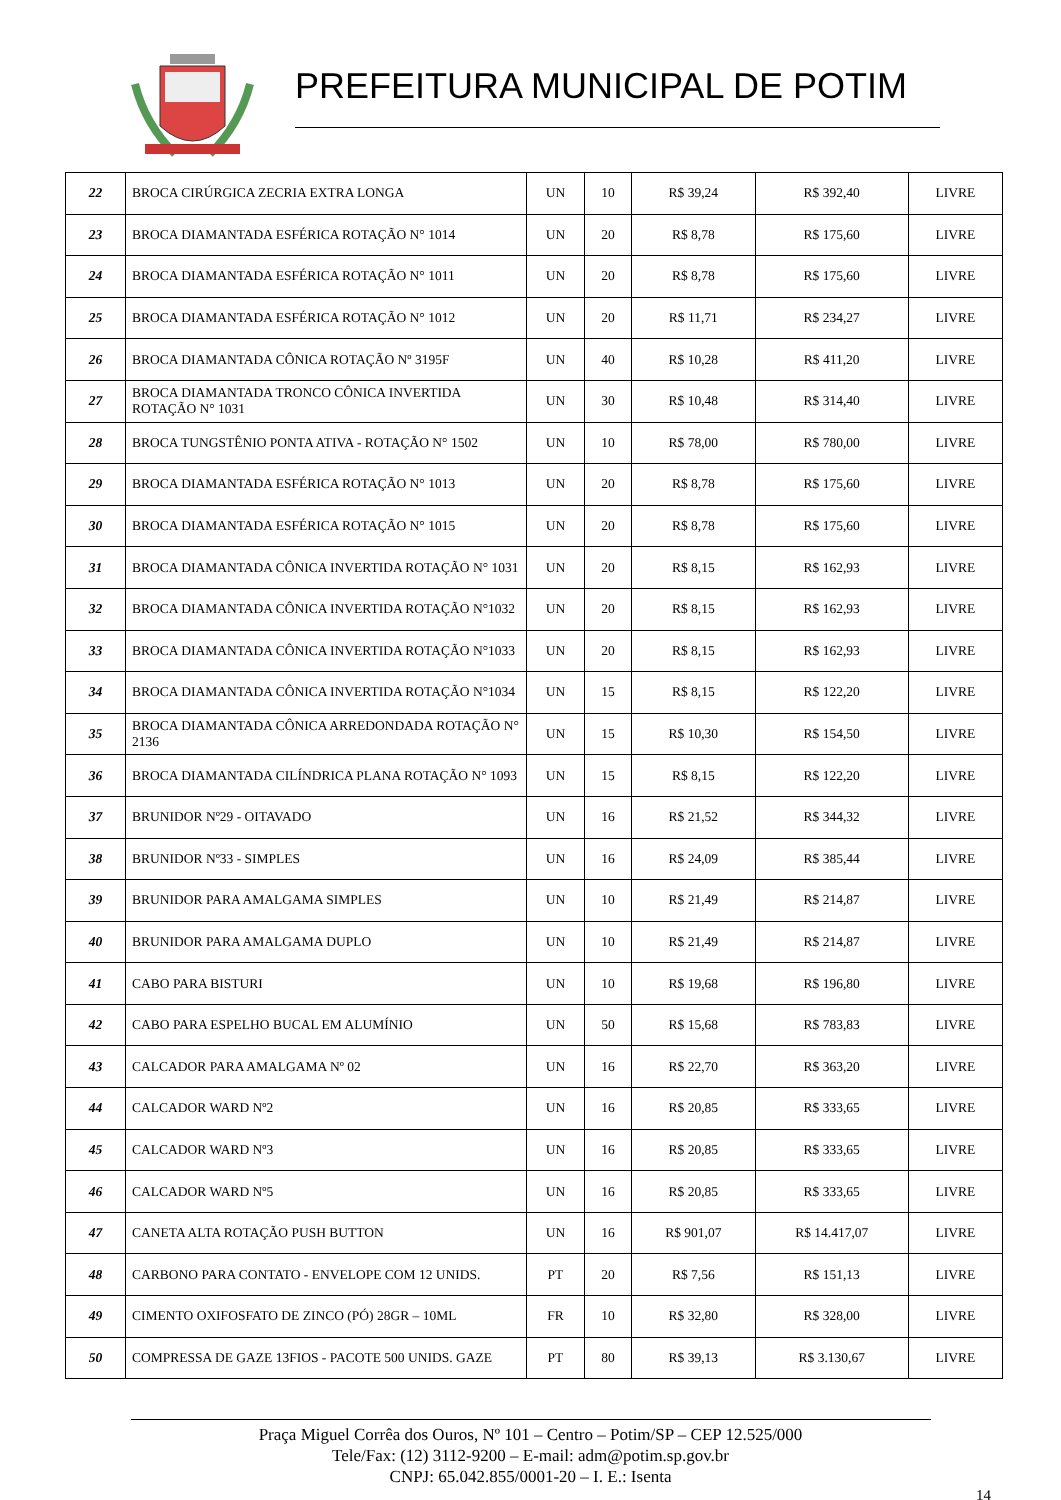PREFEITURA MUNICIPAL DE POTIM
| 22 | BROCA CIRÚRGICA ZECRIA EXTRA LONGA | UN | 10 | R$ 39,24 | R$ 392,40 | LIVRE |
| 23 | BROCA DIAMANTADA ESFÉRICA ROTAÇÃO N° 1014 | UN | 20 | R$ 8,78 | R$ 175,60 | LIVRE |
| 24 | BROCA DIAMANTADA ESFÉRICA ROTAÇÃO N° 1011 | UN | 20 | R$ 8,78 | R$ 175,60 | LIVRE |
| 25 | BROCA DIAMANTADA ESFÉRICA ROTAÇÃO N° 1012 | UN | 20 | R$ 11,71 | R$ 234,27 | LIVRE |
| 26 | BROCA DIAMANTADA CÔNICA ROTAÇÃO Nº 3195F | UN | 40 | R$ 10,28 | R$ 411,20 | LIVRE |
| 27 | BROCA DIAMANTADA TRONCO CÔNICA INVERTIDA ROTAÇÃO N° 1031 | UN | 30 | R$ 10,48 | R$ 314,40 | LIVRE |
| 28 | BROCA TUNGSTÊNIO PONTA ATIVA - ROTAÇÃO N° 1502 | UN | 10 | R$ 78,00 | R$ 780,00 | LIVRE |
| 29 | BROCA DIAMANTADA ESFÉRICA ROTAÇÃO N° 1013 | UN | 20 | R$ 8,78 | R$ 175,60 | LIVRE |
| 30 | BROCA DIAMANTADA ESFÉRICA ROTAÇÃO N° 1015 | UN | 20 | R$ 8,78 | R$ 175,60 | LIVRE |
| 31 | BROCA DIAMANTADA CÔNICA INVERTIDA ROTAÇÃO N° 1031 | UN | 20 | R$ 8,15 | R$ 162,93 | LIVRE |
| 32 | BROCA DIAMANTADA CÔNICA INVERTIDA ROTAÇÃO N°1032 | UN | 20 | R$ 8,15 | R$ 162,93 | LIVRE |
| 33 | BROCA DIAMANTADA CÔNICA INVERTIDA ROTAÇÃO N°1033 | UN | 20 | R$ 8,15 | R$ 162,93 | LIVRE |
| 34 | BROCA DIAMANTADA CÔNICA INVERTIDA ROTAÇÃO N°1034 | UN | 15 | R$ 8,15 | R$ 122,20 | LIVRE |
| 35 | BROCA DIAMANTADA CÔNICA ARREDONDADA ROTAÇÃO N° 2136 | UN | 15 | R$ 10,30 | R$ 154,50 | LIVRE |
| 36 | BROCA DIAMANTADA CILÍNDRICA PLANA ROTAÇÃO N° 1093 | UN | 15 | R$ 8,15 | R$ 122,20 | LIVRE |
| 37 | BRUNIDOR Nº29 - OITAVADO | UN | 16 | R$ 21,52 | R$ 344,32 | LIVRE |
| 38 | BRUNIDOR Nº33 - SIMPLES | UN | 16 | R$ 24,09 | R$ 385,44 | LIVRE |
| 39 | BRUNIDOR PARA AMALGAMA SIMPLES | UN | 10 | R$ 21,49 | R$ 214,87 | LIVRE |
| 40 | BRUNIDOR PARA AMALGAMA DUPLO | UN | 10 | R$ 21,49 | R$ 214,87 | LIVRE |
| 41 | CABO PARA BISTURI | UN | 10 | R$ 19,68 | R$ 196,80 | LIVRE |
| 42 | CABO PARA ESPELHO BUCAL EM ALUMÍNIO | UN | 50 | R$ 15,68 | R$ 783,83 | LIVRE |
| 43 | CALCADOR PARA AMALGAMA Nº 02 | UN | 16 | R$ 22,70 | R$ 363,20 | LIVRE |
| 44 | CALCADOR WARD Nº2 | UN | 16 | R$ 20,85 | R$ 333,65 | LIVRE |
| 45 | CALCADOR WARD Nº3 | UN | 16 | R$ 20,85 | R$ 333,65 | LIVRE |
| 46 | CALCADOR WARD Nº5 | UN | 16 | R$ 20,85 | R$ 333,65 | LIVRE |
| 47 | CANETA ALTA ROTAÇÃO PUSH BUTTON | UN | 16 | R$ 901,07 | R$ 14.417,07 | LIVRE |
| 48 | CARBONO PARA CONTATO - ENVELOPE COM 12 UNIDS. | PT | 20 | R$ 7,56 | R$ 151,13 | LIVRE |
| 49 | CIMENTO OXIFOSFATO DE ZINCO (PÓ) 28GR – 10ML | FR | 10 | R$ 32,80 | R$ 328,00 | LIVRE |
| 50 | COMPRESSA DE GAZE 13FIOS - PACOTE 500 UNIDS. GAZE | PT | 80 | R$ 39,13 | R$ 3.130,67 | LIVRE |
Praça Miguel Corrêa dos Ouros, Nº 101 – Centro – Potim/SP – CEP 12.525/000
Tele/Fax: (12) 3112-9200 – E-mail: adm@potim.sp.gov.br
CNPJ: 65.042.855/0001-20 – I. E.: Isenta
14